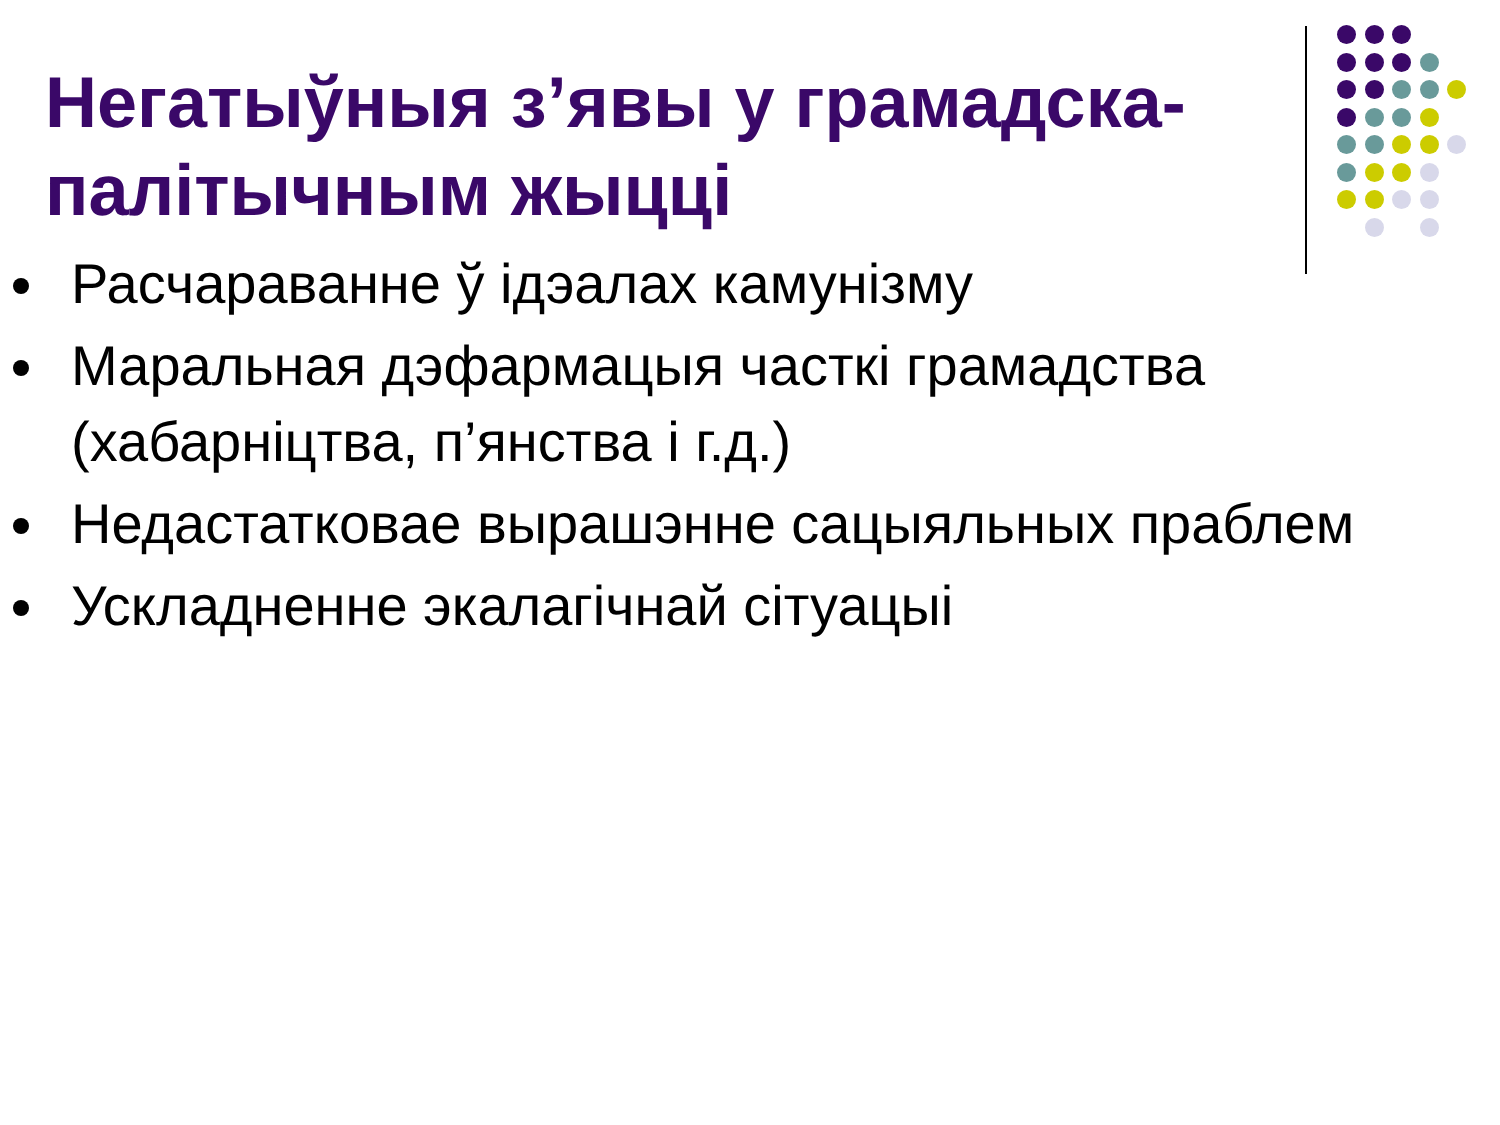Негатыўныя з’явы у грамадска-палітычным жыцці
Расчараванне ў ідэалах камунізму
Маральная дэфармацыя часткі грамадства (хабарніцтва, п’янства і г.д.)
Недастатковае вырашэнне сацыяльных праблем
Ускладненне экалагічнай сітуацыі